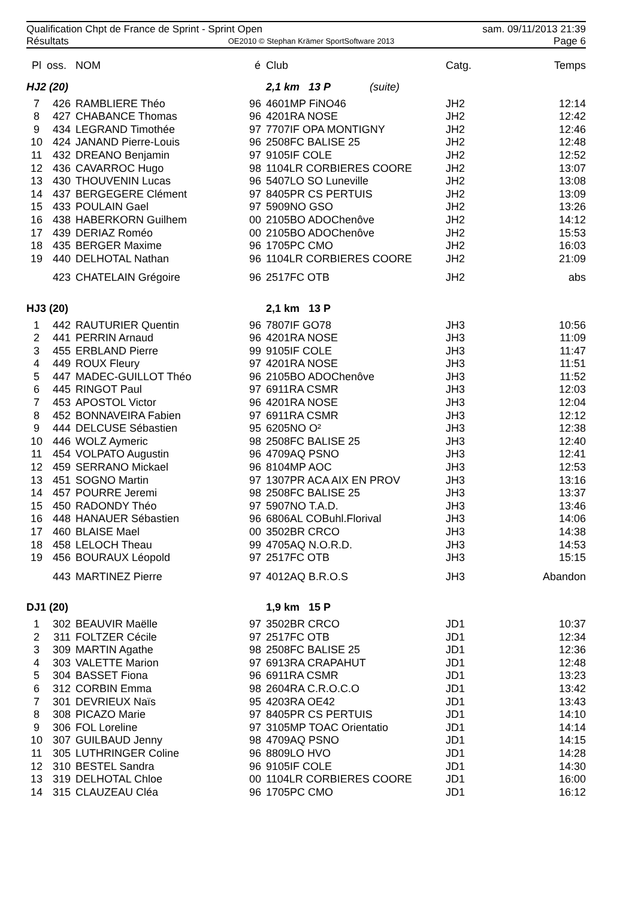Qualification Chpt de France de Sprint - Sprint Open sam. 09/11/2013 21:39
Résultats OE2010 © Stephan Krämer SportSoftware 2013 Page 6
| Pl | oss. | NOM | é | Club | Catg. | Temps |
| --- | --- | --- | --- | --- | --- | --- |
| HJ2 (20) | | | | 2,1 km 13 P (suite) | | |
| 7 | 426 | RAMBLIERE Théo | 96 | 4601MP FiNO46 | JH2 | 12:14 |
| 8 | 427 | CHABANCE Thomas | 96 | 4201RA NOSE | JH2 | 12:42 |
| 9 | 434 | LEGRAND Timothée | 97 | 7707IF OPA MONTIGNY | JH2 | 12:46 |
| 10 | 424 | JANAND Pierre-Louis | 96 | 2508FC BALISE 25 | JH2 | 12:48 |
| 11 | 432 | DREANO Benjamin | 97 | 9105IF COLE | JH2 | 12:52 |
| 12 | 436 | CAVARROC Hugo | 98 | 1104LR CORBIERES COORE | JH2 | 13:07 |
| 13 | 430 | THOUVENIN Lucas | 96 | 5407LO SO Luneville | JH2 | 13:08 |
| 14 | 437 | BERGEGERE Clément | 97 | 8405PR CS PERTUIS | JH2 | 13:09 |
| 15 | 433 | POULAIN Gael | 97 | 5909NO GSO | JH2 | 13:26 |
| 16 | 438 | HABERKORN Guilhem | 00 | 2105BO ADOChenôve | JH2 | 14:12 |
| 17 | 439 | DERIAZ Roméo | 00 | 2105BO ADOChenôve | JH2 | 15:53 |
| 18 | 435 | BERGER Maxime | 96 | 1705PC CMO | JH2 | 16:03 |
| 19 | 440 | DELHOTAL Nathan | 96 | 1104LR CORBIERES COORE | JH2 | 21:09 |
| | 423 | CHATELAIN Grégoire | 96 | 2517FC OTB | JH2 | abs |
| HJ3 (20) | | | | 2,1 km 13 P | | |
| 1 | 442 | RAUTURIER Quentin | 96 | 7807IF GO78 | JH3 | 10:56 |
| 2 | 441 | PERRIN Arnaud | 96 | 4201RA NOSE | JH3 | 11:09 |
| 3 | 455 | ERBLAND Pierre | 99 | 9105IF COLE | JH3 | 11:47 |
| 4 | 449 | ROUX Fleury | 97 | 4201RA NOSE | JH3 | 11:51 |
| 5 | 447 | MADEC-GUILLOT Théo | 96 | 2105BO ADOChenôve | JH3 | 11:52 |
| 6 | 445 | RINGOT Paul | 97 | 6911RA CSMR | JH3 | 12:03 |
| 7 | 453 | APOSTOL Victor | 96 | 4201RA NOSE | JH3 | 12:04 |
| 8 | 452 | BONNAVEIRA Fabien | 97 | 6911RA CSMR | JH3 | 12:12 |
| 9 | 444 | DELCUSE Sébastien | 95 | 6205NO O² | JH3 | 12:38 |
| 10 | 446 | WOLZ Aymeric | 98 | 2508FC BALISE 25 | JH3 | 12:40 |
| 11 | 454 | VOLPATO Augustin | 96 | 4709AQ PSNO | JH3 | 12:41 |
| 12 | 459 | SERRANO Mickael | 96 | 8104MP AOC | JH3 | 12:53 |
| 13 | 451 | SOGNO Martin | 97 | 1307PR ACA AIX EN PROV | JH3 | 13:16 |
| 14 | 457 | POURRE Jeremi | 98 | 2508FC BALISE 25 | JH3 | 13:37 |
| 15 | 450 | RADONDY Théo | 97 | 5907NO T.A.D. | JH3 | 13:46 |
| 16 | 448 | HANAUER Sébastien | 96 | 6806AL COBuhl.Florival | JH3 | 14:06 |
| 17 | 460 | BLAISE Mael | 00 | 3502BR CRCO | JH3 | 14:38 |
| 18 | 458 | LELOCH Theau | 99 | 4705AQ N.O.R.D. | JH3 | 14:53 |
| 19 | 456 | BOURAUX Léopold | 97 | 2517FC OTB | JH3 | 15:15 |
| | 443 | MARTINEZ Pierre | 97 | 4012AQ B.R.O.S | JH3 | Abandon |
| DJ1 (20) | | | | 1,9 km 15 P | | |
| 1 | 302 | BEAUVIR Maëlle | 97 | 3502BR CRCO | JD1 | 10:37 |
| 2 | 311 | FOLTZER Cécile | 97 | 2517FC OTB | JD1 | 12:34 |
| 3 | 309 | MARTIN Agathe | 98 | 2508FC BALISE 25 | JD1 | 12:36 |
| 4 | 303 | VALETTE Marion | 97 | 6913RA CRAPAHUT | JD1 | 12:48 |
| 5 | 304 | BASSET Fiona | 96 | 6911RA CSMR | JD1 | 13:23 |
| 6 | 312 | CORBIN Emma | 98 | 2604RA C.R.O.C.O | JD1 | 13:42 |
| 7 | 301 | DEVRIEUX Naïs | 95 | 4203RA OE42 | JD1 | 13:43 |
| 8 | 308 | PICAZO Marie | 97 | 8405PR CS PERTUIS | JD1 | 14:10 |
| 9 | 306 | FOL Loreline | 97 | 3105MP TOAC Orientatio | JD1 | 14:14 |
| 10 | 307 | GUILBAUD Jenny | 98 | 4709AQ PSNO | JD1 | 14:15 |
| 11 | 305 | LUTHRINGER Coline | 96 | 8809LO HVO | JD1 | 14:28 |
| 12 | 310 | BESTEL Sandra | 96 | 9105IF COLE | JD1 | 14:30 |
| 13 | 319 | DELHOTAL Chloe | 00 | 1104LR CORBIERES COORE | JD1 | 16:00 |
| 14 | 315 | CLAUZEAU Cléa | 96 | 1705PC CMO | JD1 | 16:12 |